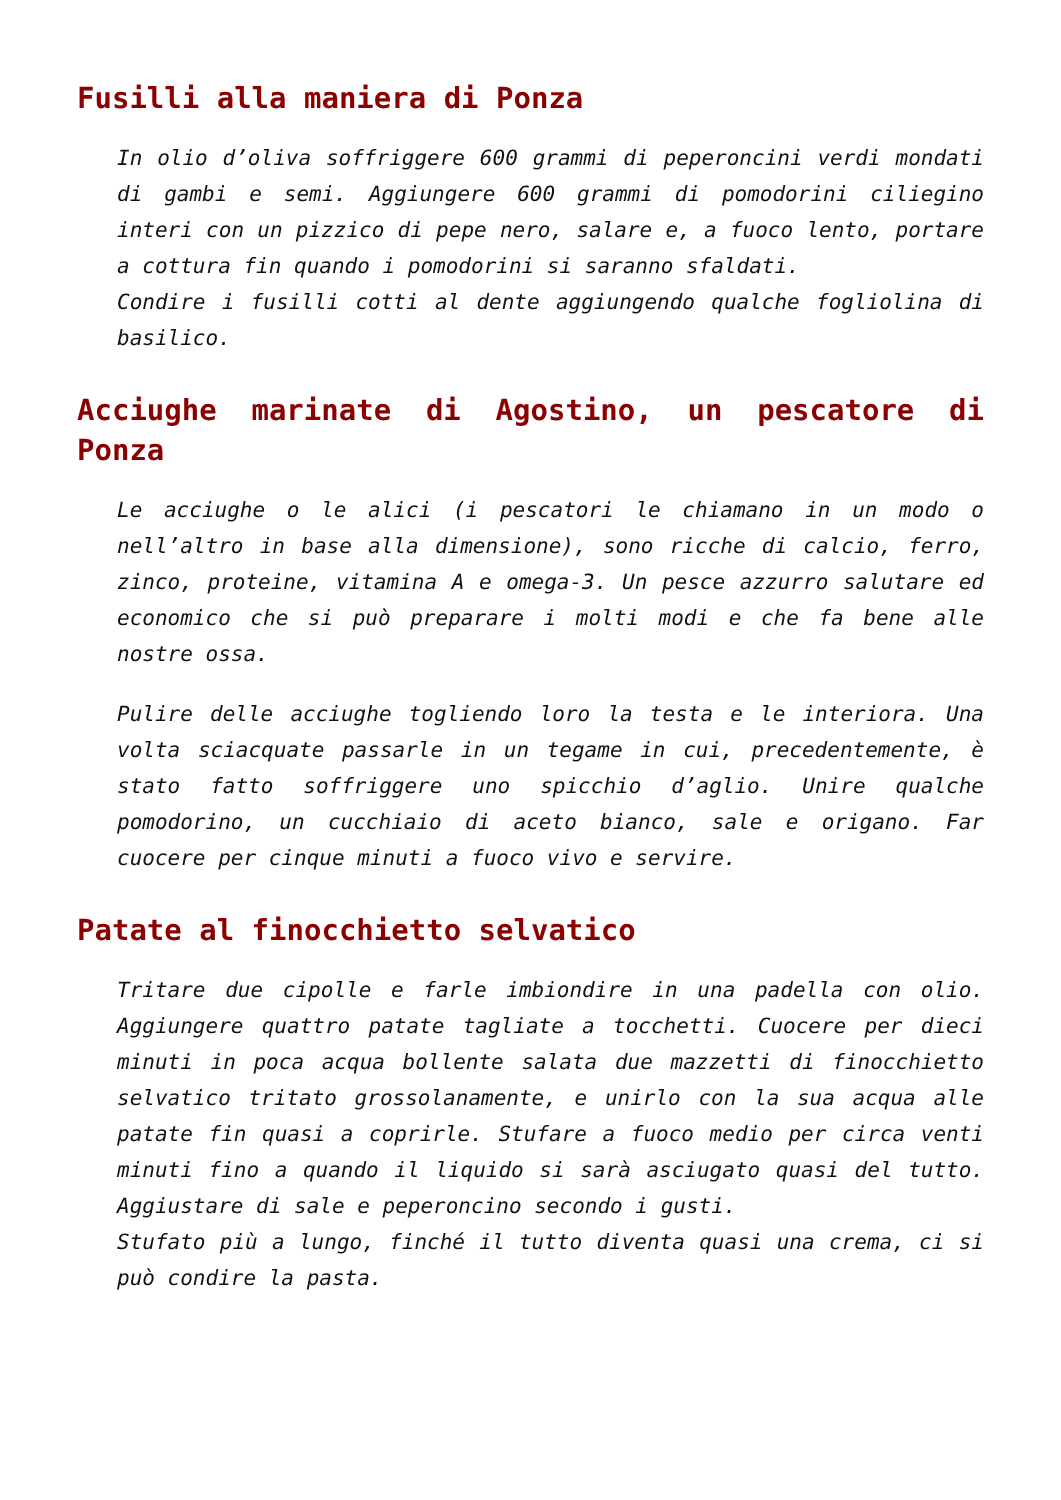Fusilli alla maniera di Ponza
In olio d’oliva soffriggere 600 grammi di peperoncini verdi mondati di gambi e semi. Aggiungere 600 grammi di pomodorini ciliegino interi con un pizzico di pepe nero, salare e, a fuoco lento, portare a cottura fin quando i pomodorini si saranno sfaldati.
Condire i fusilli cotti al dente aggiungendo qualche fogliolina di basilico.
Acciughe marinate di Agostino, un pescatore di Ponza
Le acciughe o le alici (i pescatori le chiamano in un modo o nell’altro in base alla dimensione), sono ricche di calcio, ferro, zinco, proteine, vitamina A e omega-3. Un pesce azzurro salutare ed economico che si può preparare i molti modi e che fa bene alle nostre ossa.
Pulire delle acciughe togliendo loro la testa e le interiora. Una volta sciacquate passarle in un tegame in cui, precedentemente, è stato fatto soffriggere uno spicchio d’aglio. Unire qualche pomodorino, un cucchiaio di aceto bianco, sale e origano. Far cuocere per cinque minuti a fuoco vivo e servire.
Patate al finocchietto selvatico
Tritare due cipolle e farle imbiondire in una padella con olio. Aggiungere quattro patate tagliate a tocchetti. Cuocere per dieci minuti in poca acqua bollente salata due mazzetti di finocchietto selvatico tritato grossolanamente, e unirlo con la sua acqua alle patate fin quasi a coprirle. Stufare a fuoco medio per circa venti minuti fino a quando il liquido si sarà asciugato quasi del tutto. Aggiustare di sale e peperoncino secondo i gusti.
Stufato più a lungo, finché il tutto diventa quasi una crema, ci si può condire la pasta.